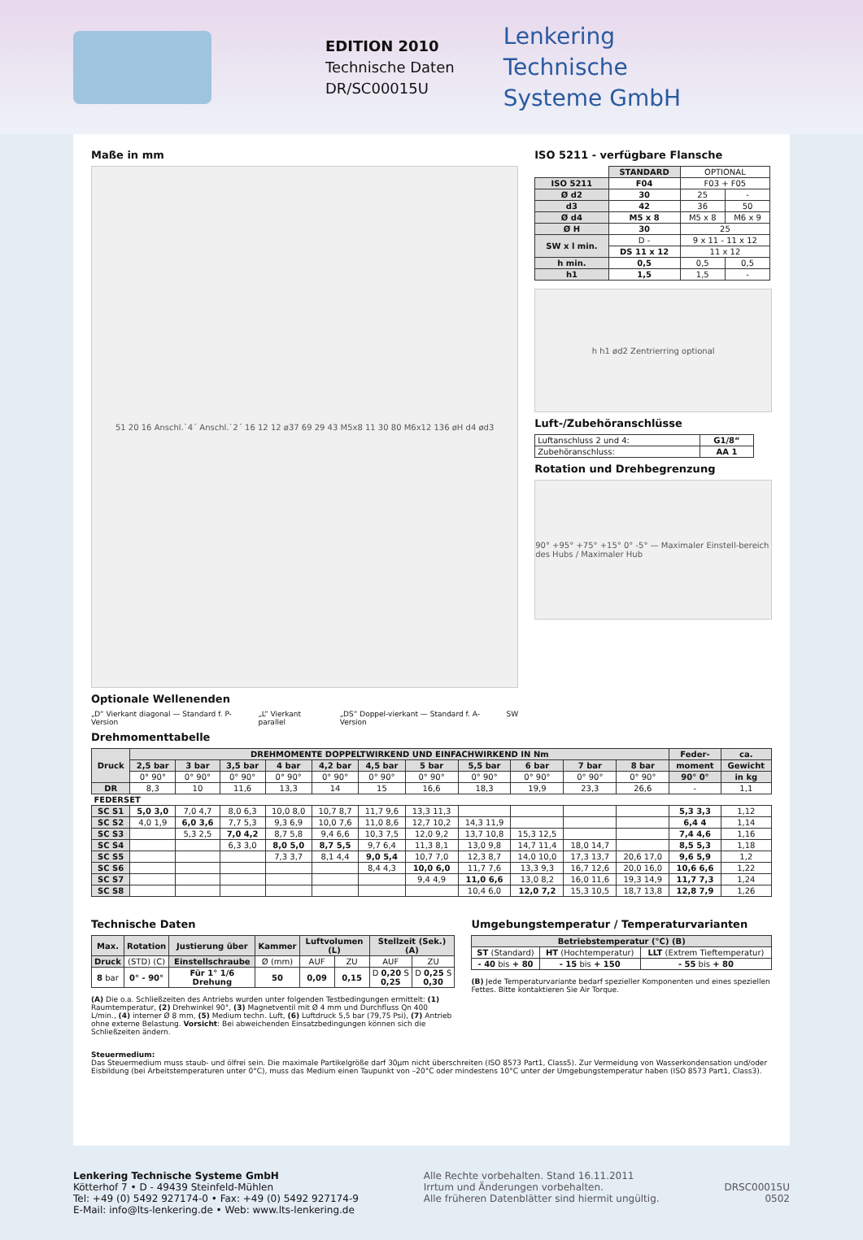EDITION 2010
Technische Daten
DR/SC00015U
Lenkering
Technische
Systeme GmbH
Maße in mm
51 20 16 Anschl.`4´ Anschl.`2´ 16 12 12 ø37 69 29 43 M5x8 11 30 80 M6x12 136 øH d4 ød3
Optionale Wellenenden
„D“ Vierkant diagonal — Standard f. P-Version „L“ Vierkant parallel „DS“ Doppel-vierkant — Standard f. A-Version SW
ISO 5211 - verfügbare Flansche
| | STANDARD | OPTIONAL | |
| ISO 5211 | F04 | F03 + F05 | |
| Ø d2 | 30 | 25 | - |
| d3 | 42 | 36 | 50 |
| Ø d4 | M5 x 8 | M5 x 8 | M6 x 9 |
| Ø H | 30 | 25 | |
| SW x l min. | D - | 9 x 11 - 11 x 12 | |
| | DS 11 x 12 | 11 x 12 | |
| h min. | 0,5 | 0,5 | 0,5 |
| h1 | 1,5 | 1,5 | - |
h h1 ød2 Zentrierring optional
Luft-/Zubehöranschlüsse
| Luftanschluss 2 und 4: | G1/8“ |
| Zubehöranschluss: | AA 1 |
Rotation und Drehbegrenzung
90° +95° +75° +15° 0° -5° — Maximaler Einstell-bereich des Hubs / Maximaler Hub
Drehmomenttabelle
| Druck | DREHMOMENTE DOPPELTWIRKEND UND EINFACHWIRKEND IN Nm | | | | | | | | | | | Feder- | ca. |
| --- | --- | --- | --- | --- | --- | --- | --- | --- | --- | --- | --- | --- | --- |
| | 2,5 bar | 3 bar | 3,5 bar | 4 bar | 4,2 bar | 4,5 bar | 5 bar | 5,5 bar | 6 bar | 7 bar | 8 bar | moment | Gewicht |
| | 0° 90° | 0° 90° | 0° 90° | 0° 90° | 0° 90° | 0° 90° | 0° 90° | 0° 90° | 0° 90° | 0° 90° | 0° 90° | 90° 0° | in kg |
| DR | 8,3 | 10 | 11,6 | 13,3 | 14 | 15 | 16,6 | 18,3 | 19,9 | 23,3 | 26,6 | - | 1,1 |
| FEDERSET | | | | | | | | | | | | | |
| SC S1 | 5,0 3,0 | 7,0 4,7 | 8,0 6,3 | 10,0 8,0 | 10,7 8,7 | 11,7 9,6 | 13,3 11,3 | | | | | 5,3 3,3 | 1,12 |
| SC S2 | 4,0 1,9 | 6,0 3,6 | 7,7 5,3 | 9,3 6,9 | 10,0 7,6 | 11,0 8,6 | 12,7 10,2 | 14,3 11,9 | | | | 6,4 4 | 1,14 |
| SC S3 | | 5,3 2,5 | 7,0 4,2 | 8,7 5,8 | 9,4 6,6 | 10,3 7,5 | 12,0 9,2 | 13,7 10,8 | 15,3 12,5 | | | 7,4 4,6 | 1,16 |
| SC S4 | | | 6,3 3,0 | 8,0 5,0 | 8,7 5,5 | 9,7 6,4 | 11,3 8,1 | 13,0 9,8 | 14,7 11,4 | 18,0 14,7 | | 8,5 5,3 | 1,18 |
| SC S5 | | | | 7,3 3,7 | 8,1 4,4 | 9,0 5,4 | 10,7 7,0 | 12,3 8,7 | 14,0 10,0 | 17,3 13,7 | 20,6 17,0 | 9,6 5,9 | 1,2 |
| SC S6 | | | | | | 8,4 4,3 | 10,0 6,0 | 11,7 7,6 | 13,3 9,3 | 16,7 12,6 | 20,0 16,0 | 10,6 6,6 | 1,22 |
| SC S7 | | | | | | | 9,4 4,9 | 11,0 6,6 | 13,0 8,2 | 16,0 11,6 | 19,3 14,9 | 11,7 7,3 | 1,24 |
| SC S8 | | | | | | | | 10,4 6,0 | 12,0 7,2 | 15,3 10,5 | 18,7 13,8 | 12,8 7,9 | 1,26 |
Technische Daten
| Max. | Rotation | Justierung über | Kammer | Luftvolumen (L) | | Stellzeit (Sek.) (A) | |
| --- | --- | --- | --- | --- | --- | --- | --- |
| Druck | (STD) (C) | Einstellschraube | Ø (mm) | AUF | ZU | AUF | ZU |
| 8 bar | 0° - 90° | Für 1° 1/6 Drehung | 50 | 0,09 | 0,15 | D 0,20 S 0,25 | D 0,25 S 0,30 |
(A) Die o.a. Schließzeiten des Antriebs wurden unter folgenden Testbedingungen ermittelt: (1) Raumtemperatur, (2) Drehwinkel 90°, (3) Magnetventil mit Ø 4 mm und Durchfluss Qn 400 L/min., (4) interner Ø 8 mm, (5) Medium techn. Luft, (6) Luftdruck 5,5 bar (79,75 Psi), (7) Antrieb ohne externe Belastung. Vorsicht: Bei abweichenden Einsatzbedingungen können sich die Schließzeiten ändern.
Umgebungstemperatur / Temperaturvarianten
| Betriebstemperatur (°C) (B) | | |
| --- | --- | --- |
| ST (Standard) | HT (Hochtemperatur) | LLT (Extrem Tieftemperatur) |
| - 40 bis + 80 | - 15 bis + 150 | - 55 bis + 80 |
(B) Jede Temperaturvariante bedarf spezieller Komponenten und eines speziellen Fettes. Bitte kontaktieren Sie Air Torque.
Steuermedium:
Das Steuermedium muss staub- und ölfrei sein. Die maximale Partikelgröße darf 30µm nicht überschreiten (ISO 8573 Part1, Class5). Zur Vermeidung von Wasserkondensation und/oder Eisbildung (bei Arbeitstemperaturen unter 0°C), muss das Medium einen Taupunkt von –20°C oder mindestens 10°C unter der Umgebungstemperatur haben (ISO 8573 Part1, Class3).
Lenkering Technische Systeme GmbH
Kötterhof 7 • D - 49439 Steinfeld-Mühlen
Tel: +49 (0) 5492 927174-0 • Fax: +49 (0) 5492 927174-9
E-Mail: info@lts-lenkering.de • Web: www.lts-lenkering.de
Alle Rechte vorbehalten. Stand 16.11.2011
Irrtum und Änderungen vorbehalten.
Alle früheren Datenblätter sind hiermit ungültig.
DRSC00015U
0502